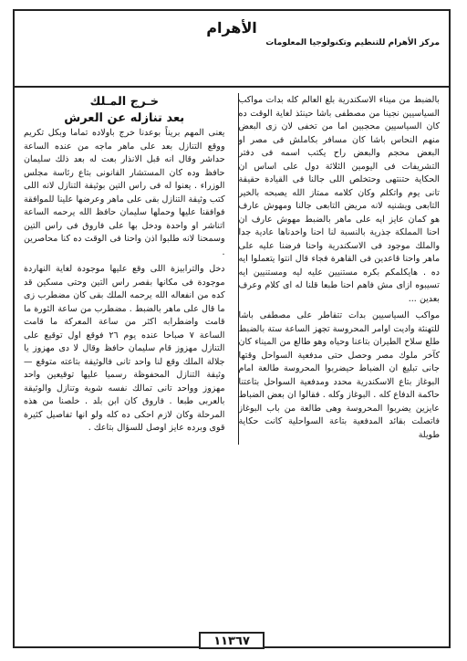الأهرام
مركز الأهرام للتنظيم وتكنولوجيا المعلومات
بالضبط من ميناء الاسكندرية بلغ العالم كله بدات مواكب السياسيين نجينا من مصطفى باشا حينئذ لغاية الوقت ده كان السياسيين محجبين اما من تخفى لان زى البعض منهم النحاس باشا كان مسافر بكاملش فى مصر او البعض محجم والبعض راح يكتب اسمه فى دفتر التشريفات فى اليومين الثلاثة دول على اساس ان الحكاية حتنتهى وحتخلص اللى جالنا فى القيادة حقيقة تانى يوم واتكلم وكان كلامه ممتاز الله يصبحه بالخير التابعى ويشنيه لانه مريض التابعى جالنا ومهوش عارف هو كمان عايز ايه على ماهر بالضبط مهوش عارف ان احنا المملكة جذرية بالنسبة لنا احنا واخدناها عادية جدا والملك موجود فى الاسكندرية واحنا فرضنا عليه على ماهر واحنا قاعدين فى القاهرة فجاء قال انتوا يتعملوا ايه ده . هايكلمكم بكره مستنيين عليه ليه ومستنيين ايه تسيبوه ازاى مش فاهم احنا طبعا قلنا له اى كلام وعرف بعدين ...
مواكب السياسيين بدات تتقاطر على مصطفى باشا للتهنئة واديت اوامر المحروسة تجهز الساعة ستة بالضبط طلع سلاح الطيران بتاعنا وحياه وهو طالع من الميناء كان كآخر ملوك مصر وحصل حتى مدفعية السواحل وقتها جانى تبليغ ان الضباط حيضربوا المحروسة طالعة امام البوغاز بتاع الاسكندرية محدد ومدفعية السواحل بتاعتنا حاكمة الدفاع كله . البوغاز وكله . فقالوا ان بعض الضباط عايزين يضربوا المحروسة وهى طالعة من باب البوغاز فاتصلت بقائد المدفعية بتاعة السواحلية كانت حكاية طويلة
خـرج المـلك
بعد تنازله عن العرش
يعنى المهم بريناً بوعدنا خرج باولاده تماما وبكل تكريم ووقع التنازل بعد على ماهر ماجه من عنده الساعة حداشر وقال انه قبل الانذار بعت له بعد ذلك سليمان حافظ وده كان المستشار القانونى بتاع رئاسة مجلس الوزراء . يعنوا له فى راس التين بوثيقة التنازل لانه اللى كتب وثيقة التنازل بقى على ماهر وعرضها علينا للموافقة فوافقنا عليها وحملها سليمان حافظ الله يرحمه الساعة اتناشر او واحدة ودخل بها على فاروق فى راس التين وسمحنا لانه طلبوا اذن واحنا فى الوقت ده كنا محاصرين .
دخل والترابيزة اللى وقع عليها موجودة لغاية النهاردة موجودة فى مكانها بقصر راس التين وحتى مسكين قد كده من انفعاله الله يرحمه الملك بقى كان مضطرب زى ما قال على ماهر بالضبط . مضطرب من ساعة الثورة ما قامت واضطرابه اكثر من ساعة المعركة ما قامت الساعة ٧ صباحا عنده يوم ٢٦ فوقع اول توقيع على التنازل مهزوز قام سليمان حافظ وقال لا دى مهزوز يا جلالة الملك وقع لنا واحد تانى فالوثيقة بتاعته متوقع — وثيقة التنازل المحفوظة رسميا عليها توقيعين واحد مهزوز وواحد تانى تمالك نفسه شوية وتنازل والوثيقة بالعربى طبعا . فاروق كان ابن بلد . خلصنا من هذه المرحلة وكان لازم احكى ده كله ولو انها تفاصيل كثيرة قوى وبرده عايز اوصل للسؤال بتاعك .
١١٣٦٧